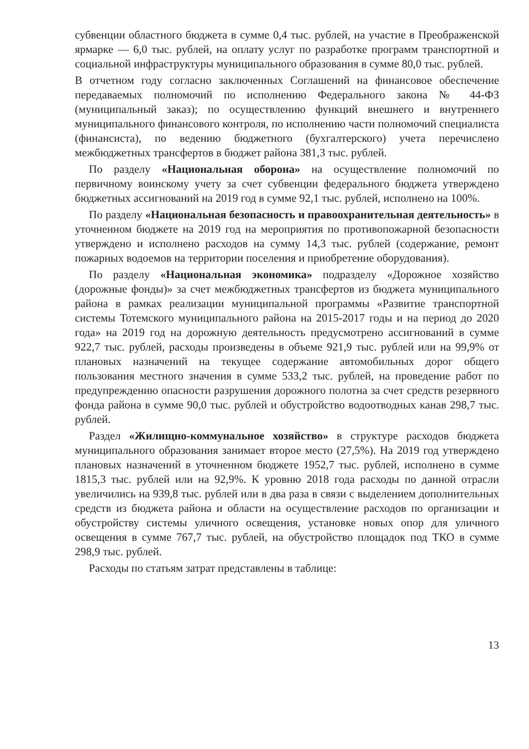субвенции областного бюджета в сумме 0,4 тыс. рублей, на участие в Преображенской ярмарке — 6,0 тыс. рублей, на оплату услуг по разработке программ транспортной и социальной инфраструктуры муниципального образования в сумме 80,0 тыс. рублей.
В отчетном году согласно заключенных Соглашений на финансовое обеспечение передаваемых полномочий по исполнению Федерального закона № 44-ФЗ (муниципальный заказ); по осуществлению функций внешнего и внутреннего муниципального финансового контроля, по исполнению части полномочий специалиста (финансиста), по ведению бюджетного (бухгалтерского) учета перечислено межбюджетных трансфертов в бюджет района 381,3 тыс. рублей.
По разделу «Национальная оборона» на осуществление полномочий по первичному воинскому учету за счет субвенции федерального бюджета утверждено бюджетных ассигнований на 2019 год в сумме 92,1 тыс. рублей, исполнено на 100%.
По разделу «Национальная безопасность и правоохранительная деятельность» в уточненном бюджете на 2019 год на мероприятия по противопожарной безопасности утверждено и исполнено расходов на сумму 14,3 тыс. рублей (содержание, ремонт пожарных водоемов на территории поселения и приобретение оборудования).
По разделу «Национальная экономика» подразделу «Дорожное хозяйство (дорожные фонды)» за счет межбюджетных трансфертов из бюджета муниципального района в рамках реализации муниципальной программы «Развитие транспортной системы Тотемского муниципального района на 2015-2017 годы и на период до 2020 года» на 2019 год на дорожную деятельность предусмотрено ассигнований в сумме 922,7 тыс. рублей, расходы произведены в объеме 921,9 тыс. рублей или на 99,9% от плановых назначений на текущее содержание автомобильных дорог общего пользования местного значения в сумме 533,2 тыс. рублей, на проведение работ по предупреждению опасности разрушения дорожного полотна за счет средств резервного фонда района в сумме 90,0 тыс. рублей и обустройство водоотводных канав 298,7 тыс. рублей.
Раздел «Жилищно-коммунальное хозяйство» в структуре расходов бюджета муниципального образования занимает второе место (27,5%). На 2019 год утверждено плановых назначений в уточненном бюджете 1952,7 тыс. рублей, исполнено в сумме 1815,3 тыс. рублей или на 92,9%. К уровню 2018 года расходы по данной отрасли увеличились на 939,8 тыс. рублей или в два раза в связи с выделением дополнительных средств из бюджета района и области на осуществление расходов по организации и обустройству системы уличного освещения, установке новых опор для уличного освещения в сумме 767,7 тыс. рублей, на обустройство площадок под ТКО в сумме 298,9 тыс. рублей.
Расходы по статьям затрат представлены в таблице:
13